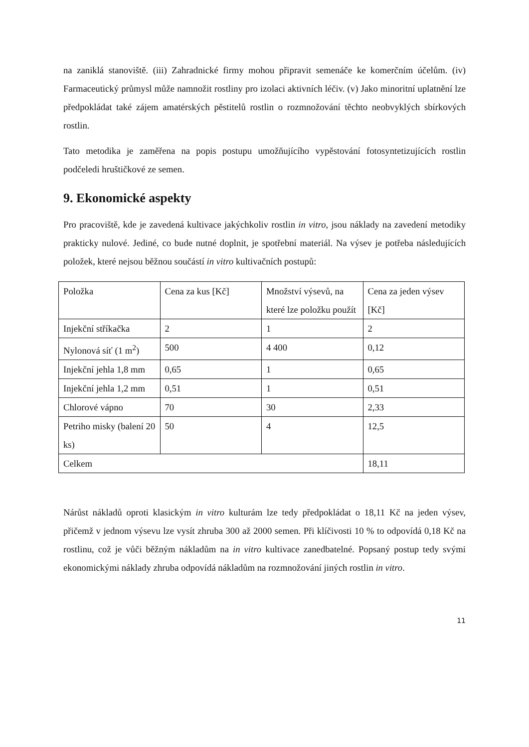na zaniklá stanoviště. (iii) Zahradnické firmy mohou připravit semenáče ke komerčním účelům. (iv) Farmaceutický průmysl může namnožit rostliny pro izolaci aktivních léčiv. (v) Jako minoritní uplatnění lze předpokládat také zájem amatérských pěstitelů rostlin o rozmnožování těchto neobvyklých sbírkových rostlin.
Tato metodika je zaměřena na popis postupu umožňujícího vypěstování fotosyntetizujících rostlin podčeledi hruštičkové ze semen.
9. Ekonomické aspekty
Pro pracoviště, kde je zavedená kultivace jakýchkoliv rostlin in vitro, jsou náklady na zavedení metodiky prakticky nulové. Jediné, co bude nutné doplnit, je spotřební materiál. Na výsev je potřeba následujících položek, které nejsou běžnou součástí in vitro kultivačních postupů:
| Položka | Cena za kus [Kč] | Množství výsevů, na které lze položku použít | Cena za jeden výsev [Kč] |
| Injekční stříkačka | 2 | 1 | 2 |
| Nylonová síť (1 m<sup>2</sup>) | 500 | 4 400 | 0,12 |
| Injekční jehla 1,8 mm | 0,65 | 1 | 0,65 |
| Injekční jehla 1,2 mm | 0,51 | 1 | 0,51 |
| Chlorové vápno | 70 | 30 | 2,33 |
| Petriho misky (balení 20 ks) | 50 | 4 | 12,5 |
| Celkem | | | 18,11 |
Nárůst nákladů oproti klasickým in vitro kulturám lze tedy předpokládat o 18,11 Kč na jeden výsev, přičemž v jednom výsevu lze vysít zhruba 300 až 2000 semen. Při klíčivosti 10 % to odpovídá 0,18 Kč na rostlinu, což je vůči běžným nákladům na in vitro kultivace zanedbatelné. Popsaný postup tedy svými ekonomickými náklady zhruba odpovídá nákladům na rozmnožování jiných rostlin in vitro.
11